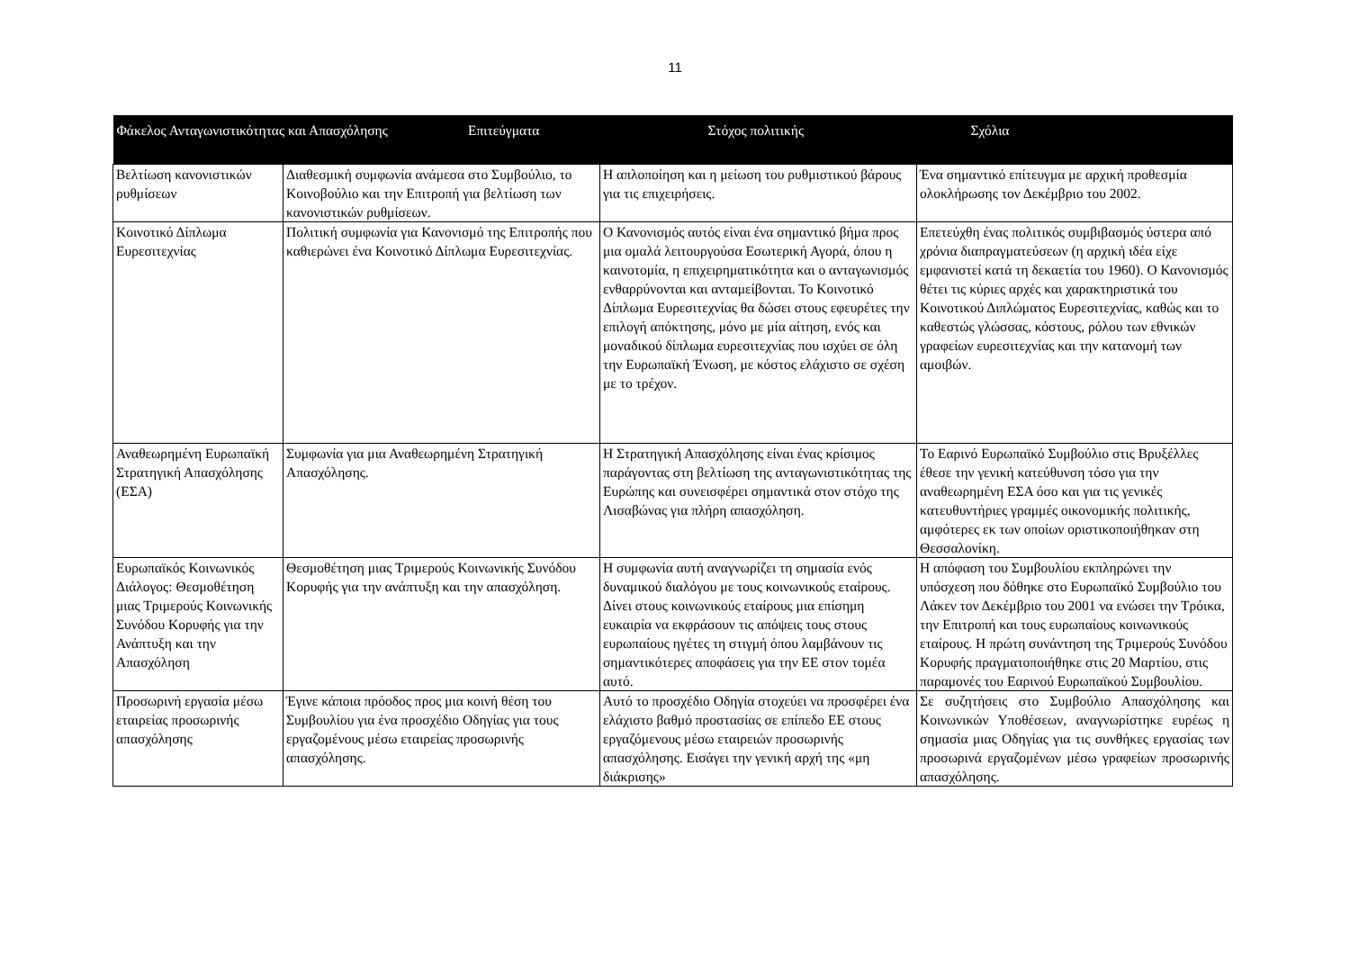11
| Φάκελος Ανταγωνιστικότητας και Απασχόλησης Επιτεύγματα | | Στόχος πολιτικής | Σχόλια |
| --- | --- | --- | --- |
| Βελτίωση κανονιστικών ρυθμίσεων | Διαθεσμική συμφωνία ανάμεσα στο Συμβούλιο, το Κοινοβούλιο και την Επιτροπή για βελτίωση των κανονιστικών ρυθμίσεων. | Η απλοποίηση και η μείωση του ρυθμιστικού βάρους για τις επιχειρήσεις. | Ένα σημαντικό επίτευγμα με αρχική προθεσμία ολοκλήρωσης τον Δεκέμβριο του 2002. |
| Κοινοτικό Δίπλωμα Ευρεσιτεχνίας | Πολιτική συμφωνία για Κανονισμό της Επιτροπής που καθιερώνει ένα Κοινοτικό Δίπλωμα Ευρεσιτεχνίας. | Ο Κανονισμός αυτός είναι ένα σημαντικό βήμα προς μια ομαλά λειτουργούσα Εσωτερική Αγορά, όπου η καινοτομία, η επιχειρηματικότητα και ο ανταγωνισμός ενθαρρύνονται και ανταμείβονται. Το Κοινοτικό Δίπλωμα Ευρεσιτεχνίας θα δώσει στους εφευρέτες την επιλογή απόκτησης, μόνο με μία αίτηση, ενός και μοναδικού δίπλωμα ευρεσιτεχνίας που ισχύει σε όλη την Ευρωπαϊκή Ένωση, με κόστος ελάχιστο σε σχέση με το τρέχον. | Επετεύχθη ένας πολιτικός συμβιβασμός ύστερα από χρόνια διαπραγματεύσεων (η αρχική ιδέα είχε εμφανιστεί κατά τη δεκαετία του 1960). Ο Κανονισμός θέτει τις κύριες αρχές και χαρακτηριστικά του Κοινοτικού Διπλώματος Ευρεσιτεχνίας, καθώς και το καθεστώς γλώσσας, κόστους, ρόλου των εθνικών γραφείων ευρεσιτεχνίας και την κατανομή των αμοιβών. |
| Αναθεωρημένη Ευρωπαϊκή Στρατηγική Απασχόλησης (ΕΣΑ) | Συμφωνία για μια Αναθεωρημένη Στρατηγική Απασχόλησης. | Η Στρατηγική Απασχόλησης είναι ένας κρίσιμος παράγοντας στη βελτίωση της ανταγωνιστικότητας της Ευρώπης και συνεισφέρει σημαντικά στον στόχο της Λισαβώνας για πλήρη απασχόληση. | Το Εαρινό Ευρωπαϊκό Συμβούλιο στις Βρυξέλλες έθεσε την γενική κατεύθυνση τόσο για την αναθεωρημένη ΕΣΑ όσο και για τις γενικές κατευθυντήριες γραμμές οικονομικής πολιτικής, αμφότερες εκ των οποίων οριστικοποιήθηκαν στη Θεσσαλονίκη. |
| Ευρωπαϊκός Κοινωνικός Διάλογος: Θεσμοθέτηση μιας Τριμερούς Κοινωνικής Συνόδου Κορυφής για την Ανάπτυξη και την Απασχόληση | Θεσμοθέτηση μιας Τριμερούς Κοινωνικής Συνόδου Κορυφής για την ανάπτυξη και την απασχόληση. | Η συμφωνία αυτή αναγνωρίζει τη σημασία ενός δυναμικού διαλόγου με τους κοινωνικούς εταίρους. Δίνει στους κοινωνικούς εταίρους μια επίσημη ευκαιρία να εκφράσουν τις απόψεις τους στους ευρωπαίους ηγέτες τη στιγμή όπου λαμβάνουν τις σημαντικότερες αποφάσεις για την ΕΕ στον τομέα αυτό. | Η απόφαση του Συμβουλίου εκπληρώνει την υπόσχεση που δόθηκε στο Ευρωπαϊκό Συμβούλιο του Λάκεν τον Δεκέμβριο του 2001 να ενώσει την Τρόικα, την Επιτροπή και τους ευρωπαίους κοινωνικούς εταίρους. Η πρώτη συνάντηση της Τριμερούς Συνόδου Κορυφής πραγματοποιήθηκε στις 20 Μαρτίου, στις παραμονές του Εαρινού Ευρωπαϊκού Συμβουλίου. |
| Προσωρινή εργασία μέσω εταιρείας προσωρινής απασχόλησης | Έγινε κάποια πρόοδος προς μια κοινή θέση του Συμβουλίου για ένα προσχέδιο Οδηγίας για τους εργαζομένους μέσω εταιρείας προσωρινής απασχόλησης. | Αυτό το προσχέδιο Οδηγία στοχεύει να προσφέρει ένα ελάχιστο βαθμό προστασίας σε επίπεδο ΕΕ στους εργαζόμενους μέσω εταιρειών προσωρινής απασχόλησης. Εισάγει την γενική αρχή της «μη διάκρισης» | Σε συζητήσεις στο Συμβούλιο Απασχόλησης και Κοινωνικών Υποθέσεων, αναγνωρίστηκε ευρέως η σημασία μιας Οδηγίας για τις συνθήκες εργασίας των προσωρινά εργαζομένων μέσω γραφείων προσωρινής απασχόλησης. |